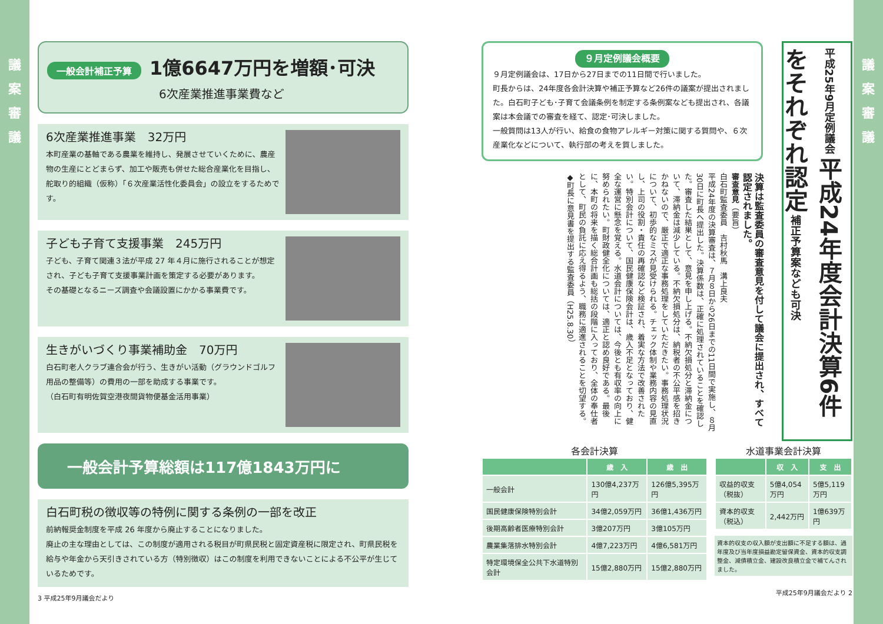議
案
審
議
議
案
審
議
一般会計補正予算 1億6647万円を増額･可決
6次産業推進事業費など
6次産業推進事業　32万円
本町産業の基軸である農業を維持し、発展させていくために、農産物の生産にとどまらず、加工や販売も併せた総合産業化を目指し、舵取り的組織（仮称）「６次産業活性化委員会」の設立をするためです。
子ども子育て支援事業　245万円
子ども、子育て関連３法が平成 27 年４月に施行されることが想定され、子ども子育て支援事業計画を策定する必要があります。
その基礎となるニーズ調査や会議設置にかかる事業費です。
生きがいづくり事業補助金　70万円
白石町老人クラブ連合会が行う、生きがい活動（グラウンドゴルフ用品の整備等）の費用の一部を助成する事業です。
（白石町有明佐賀空港夜間貨物便基金活用事業）
一般会計予算総額は117億1843万円に
白石町税の徴収等の特例に関する条例の一部を改正
前納報奨金制度を平成 26 年度から廃止することになりました。
廃止の主な理由としては、この制度が適用される税目が町県民税と固定資産税に限定され、町県民税を給与や年金から天引きされている方（特別徴収）はこの制度を利用できないことによる不公平が生じているためです。
3 平成25年9月議会だより
９月定例議会概要
９月定例議会は、17日から27日までの11日間で行いました。
町長からは、24年度各会計決算や補正予算など26件の議案が提出されました。白石町子ども･子育て会議条例を制定する条例案なども提出され、各議案は本会議での審査を経て、認定･可決しました。
一般質問は13人が行い、給食の食物アレルギー対策に関する質問や、６次産業化などについて、執行部の考えを質しました。
平成25年9月定例議会 平成24年度会計決算6件をそれぞれ認定 補正予算案なども可決
決算は監査委員の審査意見を付して議会に提出され、すべて認定されました。
審査意見（要旨）
白石町監査委員　吉村秋馬　溝上良夫
平成24年度の決算審査は、７月８日から26日までの11日間で実施し、８月30日に町長へ提出した。決算係数は、正確に処理されていることを確認した。審査した結果として、意見を申し上げる。不納欠損処分と滞納金について、滞納金は減少している。不納欠損処分は、納税者の不公平感を招きかねないので、厳正で適正な事務処理をしていただきたい。事務処理状況について、初歩的なミスが見受けられる。チェック体制や業務内容の見直し、上司の役割・責任の再確認など検証され、着実な方法で改善されたい。特別会計について、国民健康保険会計は、歳入不足となっており、健全な運営に懸念を覚える。水道会計については、今後とも有収率の向上に努められたい。町財政健全化については、適正と認め良好である。最後に、本町の将来を描く総合計画も総括の段階に入っており、全体の奉仕者として、町民の負託に応え得るよう、職務に適進されることを切望する。
◆町長に意見書を提出する監査委員（H25.8.30）
各会計決算
| | 歳 入 | 歳 出 |
| --- | --- | --- |
| 一般会計 | 130億4,237万円 | 126億5,395万円 |
| 国民健康保険特別会計 | 34億2,059万円 | 36億1,436万円 |
| 後期高齢者医療特別会計 | 3億207万円 | 3億105万円 |
| 農業集落排水特別会計 | 4億7,223万円 | 4億6,581万円 |
| 特定環境保全公共下水道特別会計 | 15億2,880万円 | 15億2,880万円 |
水道事業会計決算
| | 収 入 | 支 出 |
| --- | --- | --- |
| 収益的収支（税抜） | 5億4,054万円 | 5億5,119万円 |
| 資本的収支（税込） | 2,442万円 | 1億639万円 |
資本的収支の収入額が支出額に不足する額は、過年度及び当年度損益勘定留保資金、資本的収支調整金、減債積立金、建設改良積立金で補てんされました。
平成25年9月議会だより 2